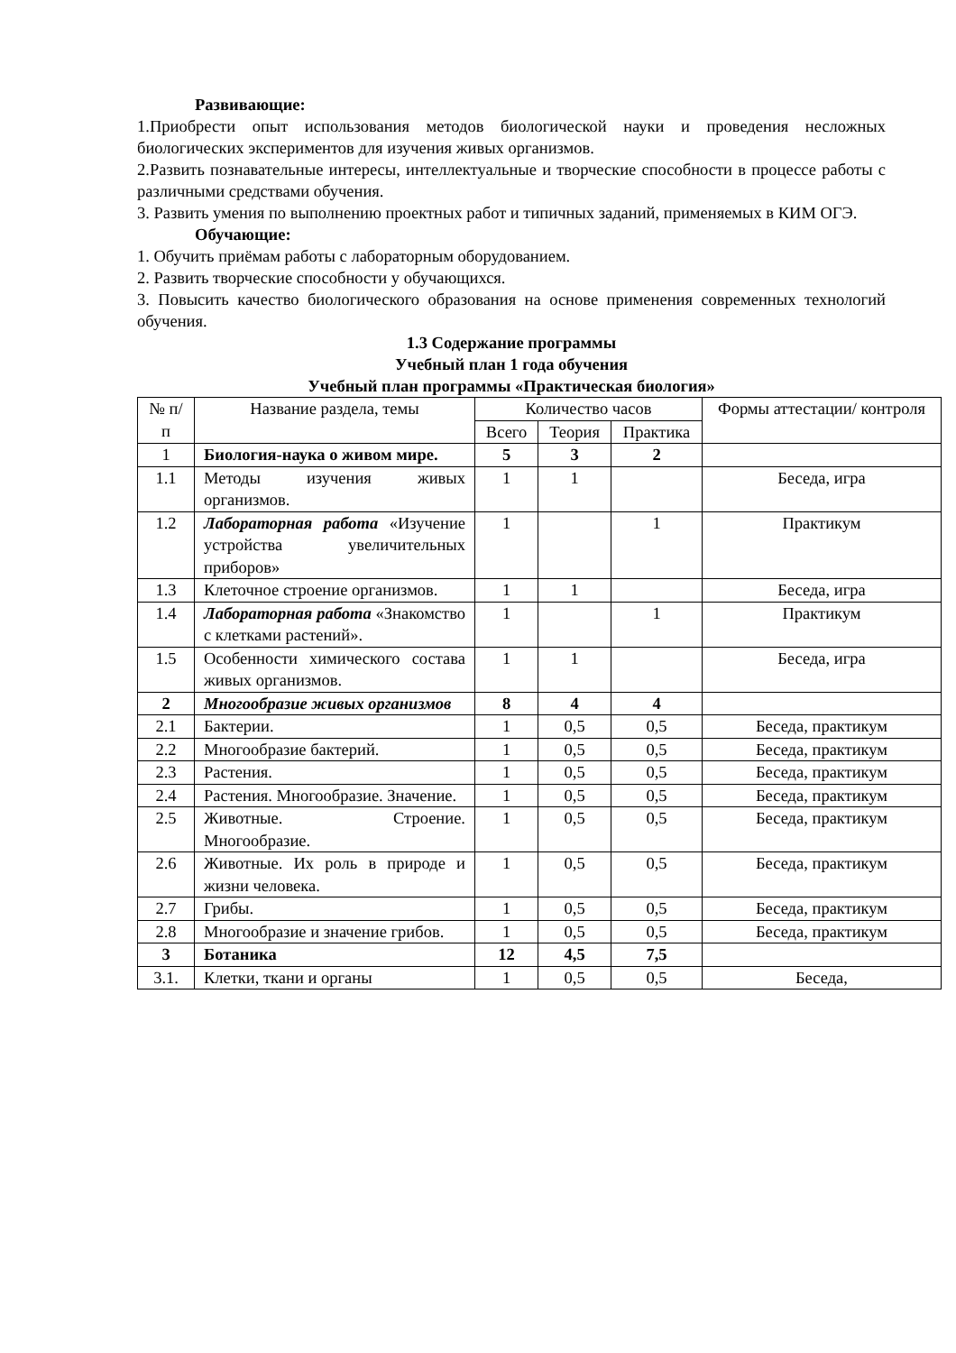Развивающие:
1.Приобрести опыт использования методов биологической науки и проведения несложных биологических экспериментов для изучения живых организмов.
2.Развить познавательные интересы, интеллектуальные и творческие способности в процессе работы с различными средствами обучения.
3. Развить умения по выполнению проектных работ и типичных заданий, применяемых в КИМ ОГЭ.
Обучающие:
1. Обучить приёмам работы с лабораторным оборудованием.
2. Развить творческие способности у обучающихся.
3. Повысить качество биологического образования на основе применения современных технологий обучения.
1.3 Содержание программы
Учебный план 1 года обучения
Учебный план программы «Практическая биология»
| № п/п | Название раздела, темы | Количество часов | | | Формы аттестации/ контроля |
| --- | --- | --- | --- | --- | --- |
| | | Всего | Теория | Практика | |
| 1 | Биология-наука о живом мире. | 5 | 3 | 2 | |
| 1.1 | Методы изучения живых организмов. | 1 | 1 | | Беседа, игра |
| 1.2 | Лабораторная работа «Изучение устройства увеличительных приборов» | 1 | | 1 | Практикум |
| 1.3 | Клеточное строение организмов. | 1 | 1 | | Беседа, игра |
| 1.4 | Лабораторная работа «Знакомство с клетками растений». | 1 | | 1 | Практикум |
| 1.5 | Особенности химического состава живых организмов. | 1 | 1 | | Беседа, игра |
| 2 | Многообразие живых организмов | 8 | 4 | 4 | |
| 2.1 | Бактерии. | 1 | 0,5 | 0,5 | Беседа, практикум |
| 2.2 | Многообразие бактерий. | 1 | 0,5 | 0,5 | Беседа, практикум |
| 2.3 | Растения. | 1 | 0,5 | 0,5 | Беседа, практикум |
| 2.4 | Растения. Многообразие. Значение. | 1 | 0,5 | 0,5 | Беседа, практикум |
| 2.5 | Животные. Строение. Многообразие. | 1 | 0,5 | 0,5 | Беседа, практикум |
| 2.6 | Животные. Их роль в природе и жизни человека. | 1 | 0,5 | 0,5 | Беседа, практикум |
| 2.7 | Грибы. | 1 | 0,5 | 0,5 | Беседа, практикум |
| 2.8 | Многообразие и значение грибов. | 1 | 0,5 | 0,5 | Беседа, практикум |
| 3 | Ботаника | 12 | 4,5 | 7,5 | |
| 3.1. | Клетки, ткани и органы | 1 | 0,5 | 0,5 | Беседа, |